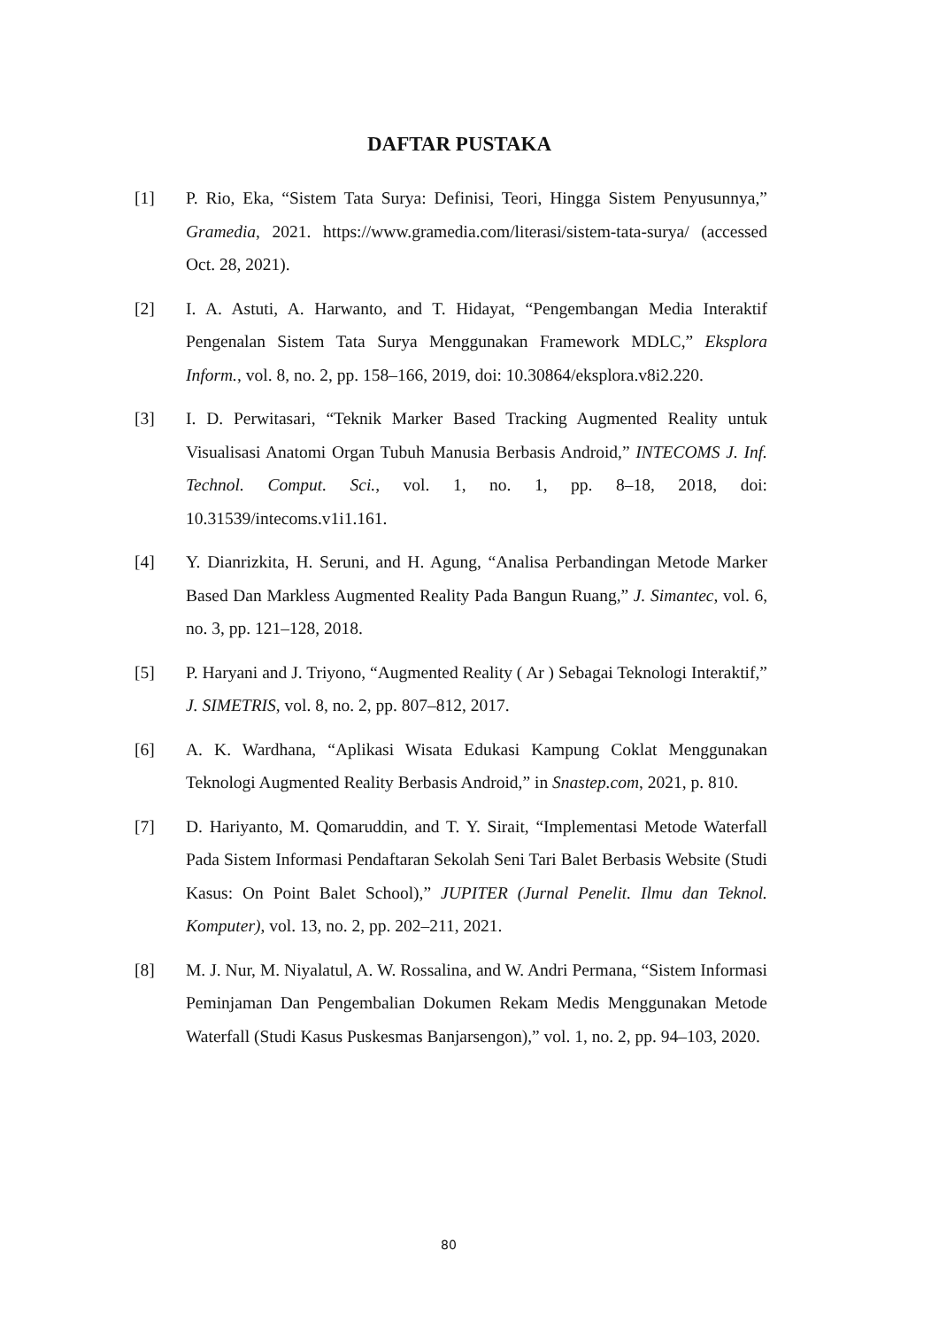DAFTAR PUSTAKA
[1] P. Rio, Eka, “Sistem Tata Surya: Definisi, Teori, Hingga Sistem Penyusunnya,” Gramedia, 2021. https://www.gramedia.com/literasi/sistem-tata-surya/ (accessed Oct. 28, 2021).
[2] I. A. Astuti, A. Harwanto, and T. Hidayat, “Pengembangan Media Interaktif Pengenalan Sistem Tata Surya Menggunakan Framework MDLC,” Eksplora Inform., vol. 8, no. 2, pp. 158–166, 2019, doi: 10.30864/eksplora.v8i2.220.
[3] I. D. Perwitasari, “Teknik Marker Based Tracking Augmented Reality untuk Visualisasi Anatomi Organ Tubuh Manusia Berbasis Android,” INTECOMS J. Inf. Technol. Comput. Sci., vol. 1, no. 1, pp. 8–18, 2018, doi: 10.31539/intecoms.v1i1.161.
[4] Y. Dianrizkita, H. Seruni, and H. Agung, “Analisa Perbandingan Metode Marker Based Dan Markless Augmented Reality Pada Bangun Ruang,” J. Simantec, vol. 6, no. 3, pp. 121–128, 2018.
[5] P. Haryani and J. Triyono, “Augmented Reality ( Ar ) Sebagai Teknologi Interaktif,” J. SIMETRIS, vol. 8, no. 2, pp. 807–812, 2017.
[6] A. K. Wardhana, “Aplikasi Wisata Edukasi Kampung Coklat Menggunakan Teknologi Augmented Reality Berbasis Android,” in Snastep.com, 2021, p. 810.
[7] D. Hariyanto, M. Qomaruddin, and T. Y. Sirait, “Implementasi Metode Waterfall Pada Sistem Informasi Pendaftaran Sekolah Seni Tari Balet Berbasis Website (Studi Kasus: On Point Balet School),” JUPITER (Jurnal Penelit. Ilmu dan Teknol. Komputer), vol. 13, no. 2, pp. 202–211, 2021.
[8] M. J. Nur, M. Niyalatul, A. W. Rossalina, and W. Andri Permana, “Sistem Informasi Peminjaman Dan Pengembalian Dokumen Rekam Medis Menggunakan Metode Waterfall (Studi Kasus Puskesmas Banjarsengon),” vol. 1, no. 2, pp. 94–103, 2020.
80